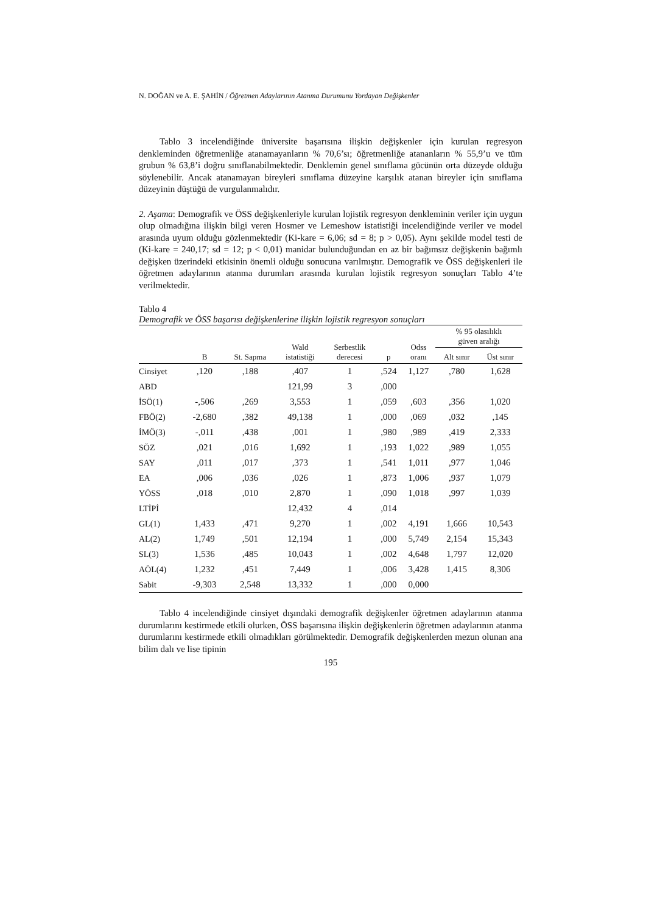N. DOĞAN ve A. E. ŞAHİN / Öğretmen Adaylarının Atanma Durumunu Yordayan Değişkenler
Tablo 3 incelendiğinde üniversite başarısına ilişkin değişkenler için kurulan regresyon denkleminden öğretmenliğe atanamayanların % 70,6’sı; öğretmenliğe atananların % 55,9’u ve tüm grubun % 63,8’i doğru sınıflanabilmektedir. Denklemin genel sınıflama gücünün orta düzeyde olduğu söylenebilir. Ancak atanamayan bireyleri sınıflama düzeyine karşılık atanan bireyler için sınıflama düzeyinin düştüğü de vurgulanmalıdır.
2. Aşama: Demografik ve ÖSS değişkenleriyle kurulan lojistik regresyon denkleminin veriler için uygun olup olmadığına ilişkin bilgi veren Hosmer ve Lemeshow istatistiği incelendiğinde veriler ve model arasında uyum olduğu gözlenmektedir (Ki-kare = 6,06; sd = 8; p > 0,05). Aynı şekilde model testi de (Ki-kare = 240,17; sd = 12; p < 0,01) manidar bulunduğundan en az bir bağımsız değişkenin bağımlı değişken üzerindeki etkisinin önemli olduğu sonucuna varılmıştır. Demografik ve ÖSS değişkenleri ile öğretmen adaylarının atanma durumları arasında kurulan lojistik regresyon sonuçları Tablo 4’te verilmektedir.
Tablo 4
Demografik ve ÖSS başarısı değişkenlerine ilişkin lojistik regresyon sonuçları
| | B | St. Sapma | Wald istatistiği | Serbestlik derecesi | p | Odss oranı | % 95 olasılıklı güven aralığı | |
| --- | --- | --- | --- | --- | --- | --- | --- | --- |
| | | | | | | | Alt sınır | Üst sınır |
| Cinsiyet | ,120 | ,188 | ,407 | 1 | ,524 | 1,127 | ,780 | 1,628 |
| ABD | | | 121,99 | 3 | ,000 | | | |
| İSÖ(1) | -,506 | ,269 | 3,553 | 1 | ,059 | ,603 | ,356 | 1,020 |
| FBÖ(2) | -2,680 | ,382 | 49,138 | 1 | ,000 | ,069 | ,032 | ,145 |
| İMÖ(3) | -,011 | ,438 | ,001 | 1 | ,980 | ,989 | ,419 | 2,333 |
| SÖZ | ,021 | ,016 | 1,692 | 1 | ,193 | 1,022 | ,989 | 1,055 |
| SAY | ,011 | ,017 | ,373 | 1 | ,541 | 1,011 | ,977 | 1,046 |
| EA | ,006 | ,036 | ,026 | 1 | ,873 | 1,006 | ,937 | 1,079 |
| YÖSS | ,018 | ,010 | 2,870 | 1 | ,090 | 1,018 | ,997 | 1,039 |
| LTİPİ | | | 12,432 | 4 | ,014 | | | |
| GL(1) | 1,433 | ,471 | 9,270 | 1 | ,002 | 4,191 | 1,666 | 10,543 |
| AL(2) | 1,749 | ,501 | 12,194 | 1 | ,000 | 5,749 | 2,154 | 15,343 |
| SL(3) | 1,536 | ,485 | 10,043 | 1 | ,002 | 4,648 | 1,797 | 12,020 |
| AÖL(4) | 1,232 | ,451 | 7,449 | 1 | ,006 | 3,428 | 1,415 | 8,306 |
| Sabit | -9,303 | 2,548 | 13,332 | 1 | ,000 | 0,000 | | |
Tablo 4 incelendiğinde cinsiyet dışındaki demografik değişkenler öğretmen adaylarının atanma durumlarını kestirmede etkili olurken, ÖSS başarısına ilişkin değişkenlerin öğretmen adaylarının atanma durumlarını kestirmede etkili olmadıkları görülmektedir. Demografik değişkenlerden mezun olunan ana bilim dalı ve lise tipinin
195